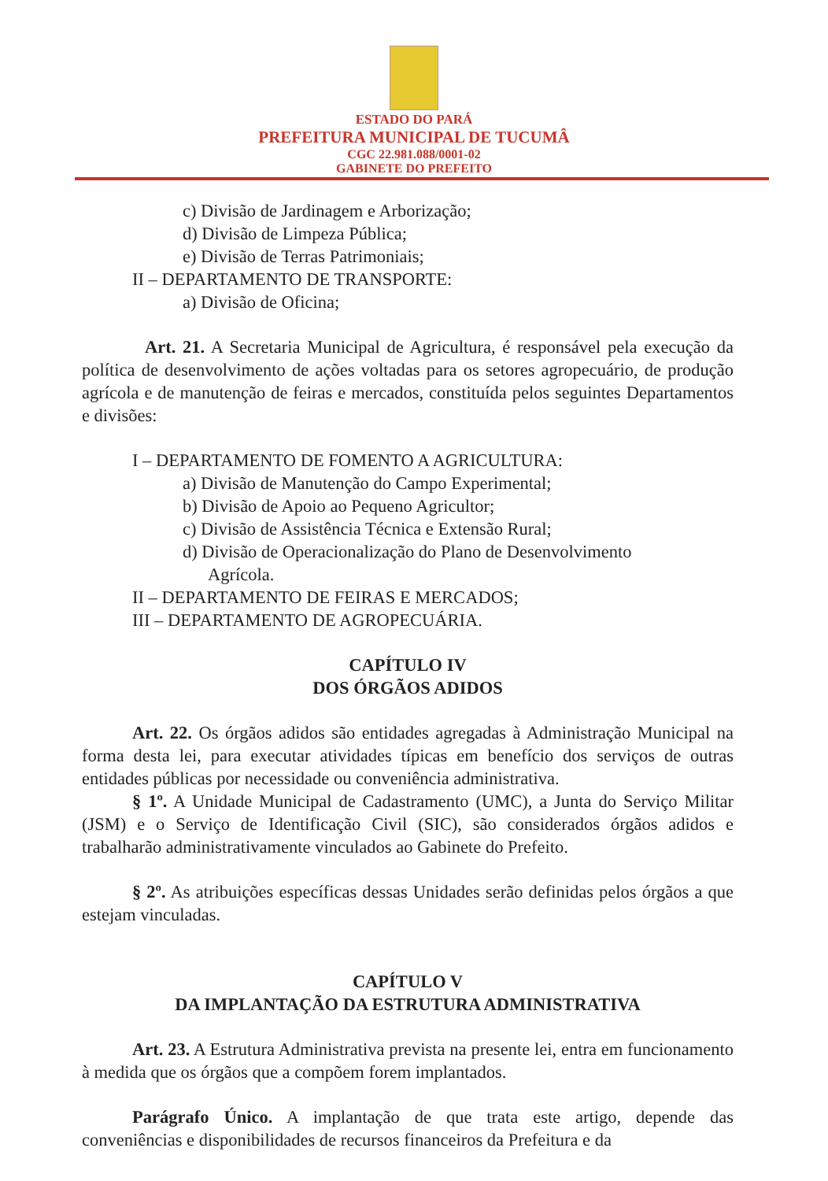ESTADO DO PARÁ
PREFEITURA MUNICIPAL DE TUCUMÂ
CGC 22.981.088/0001-02
GABINETE DO PREFEITO
c) Divisão de Jardinagem e Arborização;
d) Divisão de Limpeza Pública;
e) Divisão de Terras Patrimoniais;
II – DEPARTAMENTO DE TRANSPORTE:
a) Divisão de Oficina;
Art. 21. A Secretaria Municipal de Agricultura, é responsável pela execução da política de desenvolvimento de ações voltadas para os setores agropecuário, de produção agrícola e de manutenção de feiras e mercados, constituída pelos seguintes Departamentos e divisões:
I – DEPARTAMENTO DE FOMENTO A AGRICULTURA:
a) Divisão de Manutenção do Campo Experimental;
b) Divisão de Apoio ao Pequeno Agricultor;
c) Divisão de Assistência Técnica e Extensão Rural;
d) Divisão de Operacionalização do Plano de Desenvolvimento
Agrícola.
II – DEPARTAMENTO DE FEIRAS E MERCADOS;
III – DEPARTAMENTO DE AGROPECUÁRIA.
CAPÍTULO IV
DOS ÓRGÃOS ADIDOS
Art. 22. Os órgãos adidos são entidades agregadas à Administração Municipal na forma desta lei, para executar atividades típicas em benefício dos serviços de outras entidades públicas por necessidade ou conveniência administrativa.
§ 1º. A Unidade Municipal de Cadastramento (UMC), a Junta do Serviço Militar (JSM) e o Serviço de Identificação Civil (SIC), são considerados órgãos adidos e trabalharão administrativamente vinculados ao Gabinete do Prefeito.
§ 2º. As atribuições específicas dessas Unidades serão definidas pelos órgãos a que estejam vinculadas.
CAPÍTULO V
DA IMPLANTAÇÃO DA ESTRUTURA ADMINISTRATIVA
Art. 23. A Estrutura Administrativa prevista na presente lei, entra em funcionamento à medida que os órgãos que a compõem forem implantados.
Parágrafo Único. A implantação de que trata este artigo, depende das conveniências e disponibilidades de recursos financeiros da Prefeitura e da